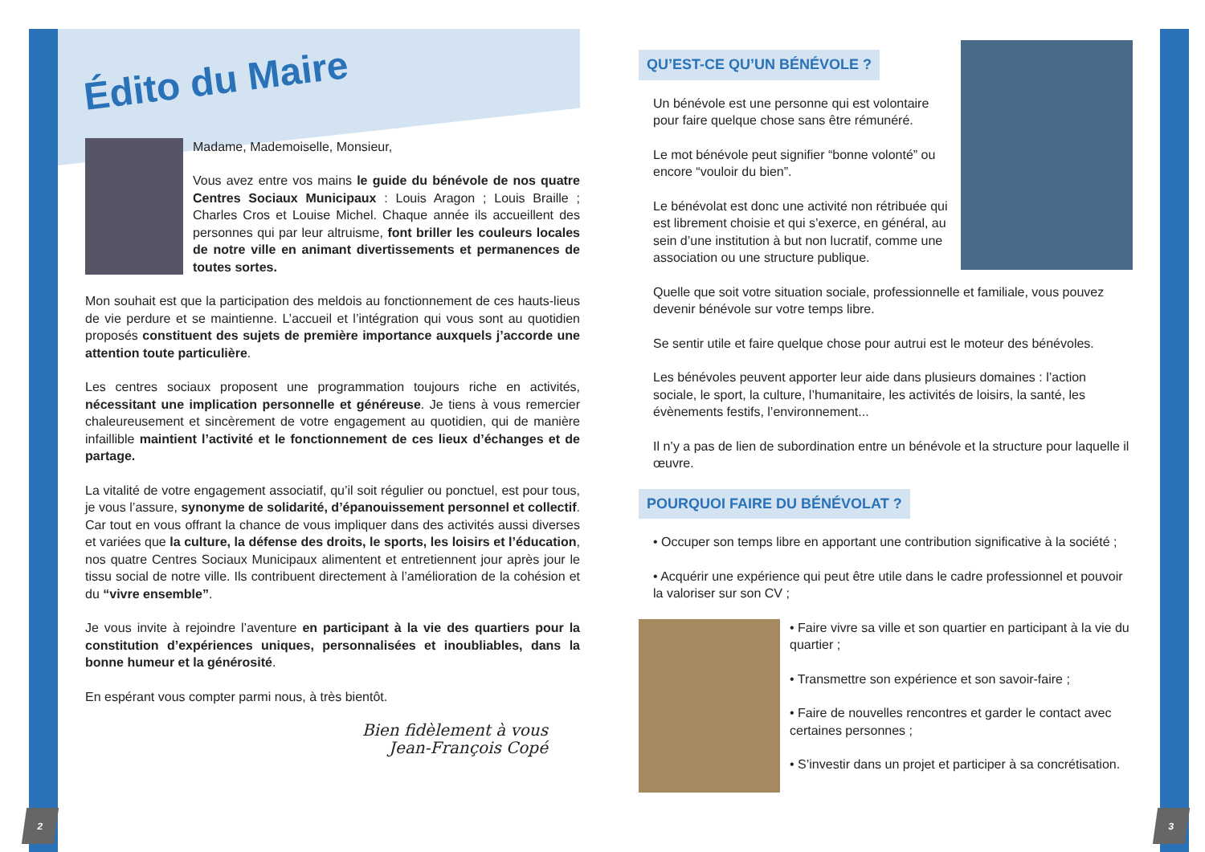Édito du Maire
Madame, Mademoiselle, Monsieur,
Vous avez entre vos mains le guide du bénévole de nos quatre Centres Sociaux Municipaux : Louis Aragon ; Louis Braille ; Charles Cros et Louise Michel. Chaque année ils accueillent des personnes qui par leur altruisme, font briller les couleurs locales de notre ville en animant divertissements et permanences de toutes sortes.
Mon souhait est que la participation des meldois au fonctionnement de ces hauts-lieus de vie perdure et se maintienne. L’accueil et l’intégration qui vous sont au quotidien proposés constituent des sujets de première importance auxquels j’accorde une attention toute particulière.
Les centres sociaux proposent une programmation toujours riche en activités, nécessitant une implication personnelle et généreuse. Je tiens à vous remercier chaleureusement et sincèrement de votre engagement au quotidien, qui de manière infaillible maintient l’activité et le fonctionnement de ces lieux d’échanges et de partage.
La vitalité de votre engagement associatif, qu’il soit régulier ou ponctuel, est pour tous, je vous l’assure, synonyme de solidarité, d’épanouissement personnel et collectif. Car tout en vous offrant la chance de vous impliquer dans des activités aussi diverses et variées que la culture, la défense des droits, le sports, les loisirs et l’éducation, nos quatre Centres Sociaux Municipaux alimentent et entretiennent jour après jour le tissu social de notre ville. Ils contribuent directement à l’amélioration de la cohésion et du “vivre ensemble”.
Je vous invite à rejoindre l’aventure en participant à la vie des quartiers pour la constitution d’expériences uniques, personnalisées et inoubliables, dans la bonne humeur et la générosité.
En espérant vous compter parmi nous, à très bientôt.
Bien fidèlement à vous
Jean-François Copé
QU’EST-CE QU’UN BÉNÉVOLE ?
Un bénévole est une personne qui est volontaire pour faire quelque chose sans être rémunéré.
Le mot bénévole peut signifier “bonne volonté” ou encore “vouloir du bien”.
Le bénévolat est donc une activité non rétribuée qui est librement choisie et qui s’exerce, en général, au sein d’une institution à but non lucratif, comme une association ou une structure publique.
Quelle que soit votre situation sociale, professionnelle et familiale, vous pouvez devenir bénévole sur votre temps libre.
Se sentir utile et faire quelque chose pour autrui est le moteur des bénévoles.
Les bénévoles peuvent apporter leur aide dans plusieurs domaines : l’action sociale, le sport, la culture, l’humanitaire, les activités de loisirs, la santé, les évènements festifs, l’environnement...
Il n’y a pas de lien de subordination entre un bénévole et la structure pour laquelle il œuvre.
POURQUOI FAIRE DU BÉNÉVOLAT ?
• Occuper son temps libre en apportant une contribution significative à la société ;
• Acquérir une expérience qui peut être utile dans le cadre professionnel et pouvoir la valoriser sur son CV ;
• Faire vivre sa ville et son quartier en participant à la vie du quartier ;
• Transmettre son expérience et son savoir-faire ;
• Faire de nouvelles rencontres et garder le contact avec certaines personnes ;
• S’investir dans un projet et participer à sa concrétisation.
2 3